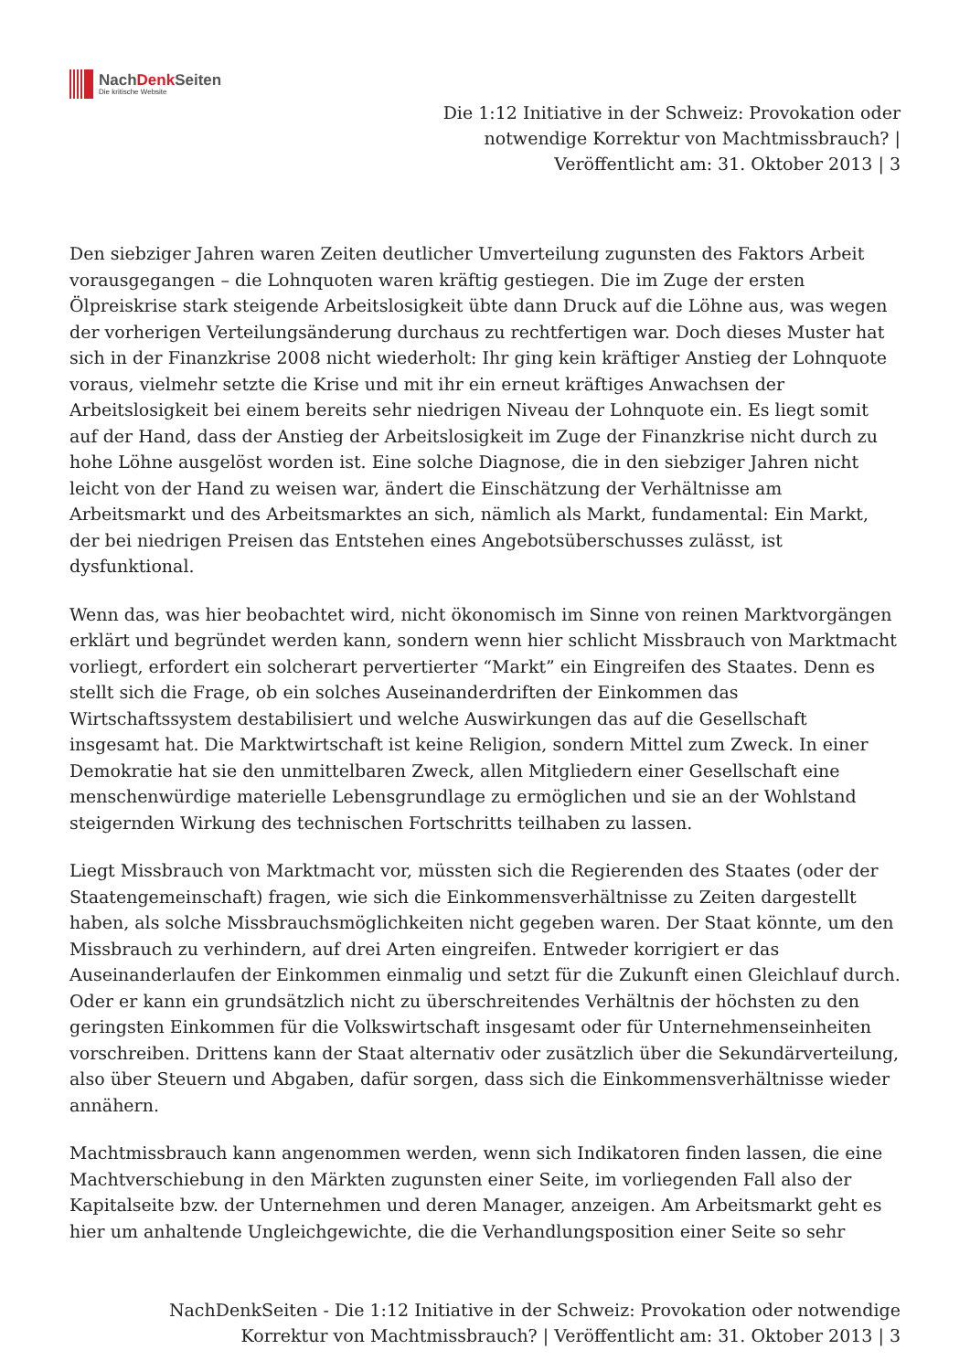NachDenk Seiten
Die kritische Website
Die 1:12 Initiative in der Schweiz: Provokation oder notwendige Korrektur von Machtmissbrauch? | Veröffentlicht am: 31. Oktober 2013 | 3
Den siebziger Jahren waren Zeiten deutlicher Umverteilung zugunsten des Faktors Arbeit vorausgegangen – die Lohnquoten waren kräftig gestiegen. Die im Zuge der ersten Ölpreiskrise stark steigende Arbeitslosigkeit übte dann Druck auf die Löhne aus, was wegen der vorherigen Verteilungsänderung durchaus zu rechtfertigen war. Doch dieses Muster hat sich in der Finanzkrise 2008 nicht wiederholt: Ihr ging kein kräftiger Anstieg der Lohnquote voraus, vielmehr setzte die Krise und mit ihr ein erneut kräftiges Anwachsen der Arbeitslosigkeit bei einem bereits sehr niedrigen Niveau der Lohnquote ein. Es liegt somit auf der Hand, dass der Anstieg der Arbeitslosigkeit im Zuge der Finanzkrise nicht durch zu hohe Löhne ausgelöst worden ist. Eine solche Diagnose, die in den siebziger Jahren nicht leicht von der Hand zu weisen war, ändert die Einschätzung der Verhältnisse am Arbeitsmarkt und des Arbeitsmarktes an sich, nämlich als Markt, fundamental: Ein Markt, der bei niedrigen Preisen das Entstehen eines Angebotsüberschusses zulässt, ist dysfunktional.
Wenn das, was hier beobachtet wird, nicht ökonomisch im Sinne von reinen Marktvorgängen erklärt und begründet werden kann, sondern wenn hier schlicht Missbrauch von Marktmacht vorliegt, erfordert ein solcherart pervertierter “Markt” ein Eingreifen des Staates. Denn es stellt sich die Frage, ob ein solches Auseinanderdriften der Einkommen das Wirtschaftssystem destabilisiert und welche Auswirkungen das auf die Gesellschaft insgesamt hat. Die Marktwirtschaft ist keine Religion, sondern Mittel zum Zweck. In einer Demokratie hat sie den unmittelbaren Zweck, allen Mitgliedern einer Gesellschaft eine menschenwürdige materielle Lebensgrundlage zu ermöglichen und sie an der Wohlstand steigernden Wirkung des technischen Fortschritts teilhaben zu lassen.
Liegt Missbrauch von Marktmacht vor, müssten sich die Regierenden des Staates (oder der Staatengemeinschaft) fragen, wie sich die Einkommensverhältnisse zu Zeiten dargestellt haben, als solche Missbrauchsmöglichkeiten nicht gegeben waren. Der Staat könnte, um den Missbrauch zu verhindern, auf drei Arten eingreifen. Entweder korrigiert er das Auseinanderlaufen der Einkommen einmalig und setzt für die Zukunft einen Gleichlauf durch. Oder er kann ein grundsätzlich nicht zu überschreitendes Verhältnis der höchsten zu den geringsten Einkommen für die Volkswirtschaft insgesamt oder für Unternehmenseinheiten vorschreiben. Drittens kann der Staat alternativ oder zusätzlich über die Sekundärverteilung, also über Steuern und Abgaben, dafür sorgen, dass sich die Einkommensverhältnisse wieder annähern.
Machtmissbrauch kann angenommen werden, wenn sich Indikatoren finden lassen, die eine Machtverschiebung in den Märkten zugunsten einer Seite, im vorliegenden Fall also der Kapitalseite bzw. der Unternehmen und deren Manager, anzeigen. Am Arbeitsmarkt geht es hier um anhaltende Ungleichgewichte, die die Verhandlungsposition einer Seite so sehr
NachDenkSeiten - Die 1:12 Initiative in der Schweiz: Provokation oder notwendige Korrektur von Machtmissbrauch? | Veröffentlicht am: 31. Oktober 2013 | 3